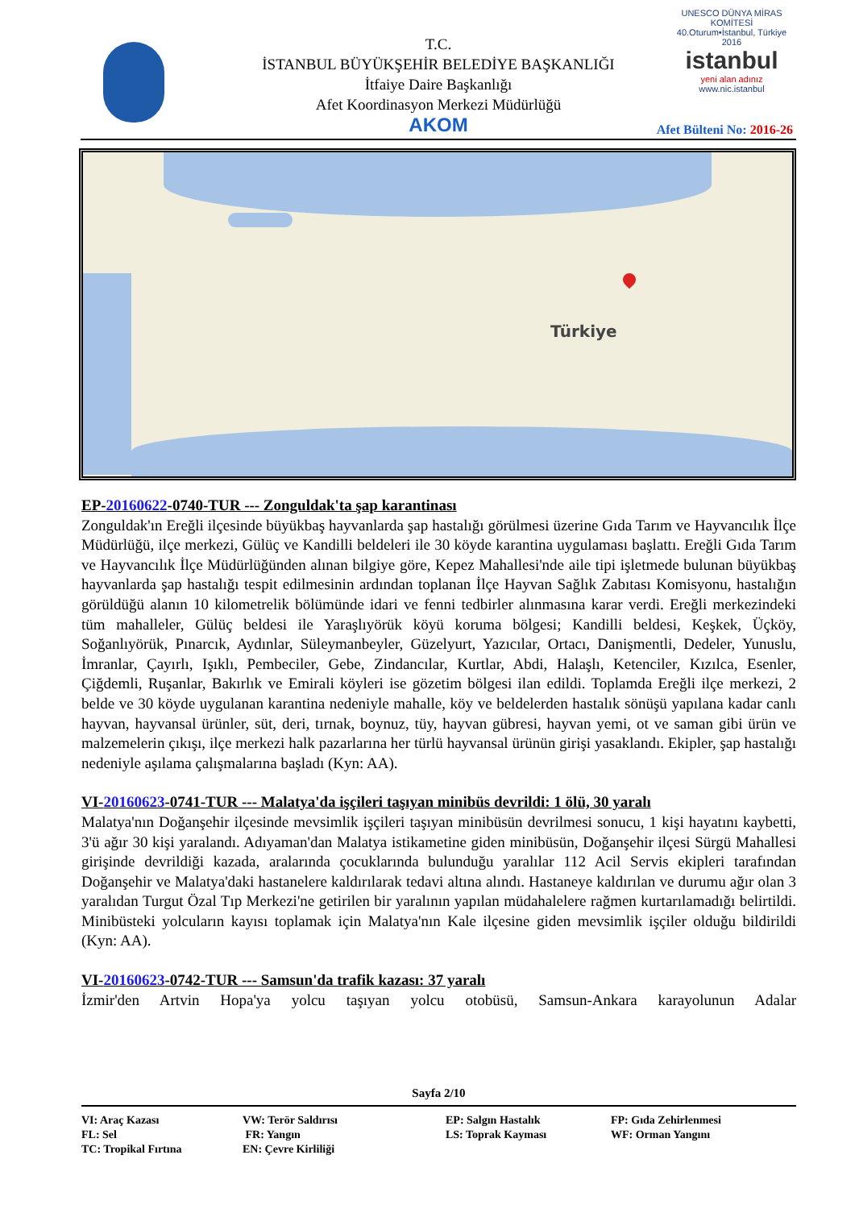T.C.
İSTANBUL BÜYÜKŞEHİR BELEDİYE BAŞKANLIĞI
İtfaiye Daire Başkanlığı
Afet Koordinasyon Merkezi Müdürlüğü
AKOM
UNESCO DÜNYA MİRAS KOMİTESİ
40.Oturum•İstanbul, Türkiye 2016
istanbul
yeni alan adınız
www.nic.istanbul
Afet Bülteni No: 2016-26
Türkiye
EP-20160622-0740-TUR --- Zonguldak'ta şap karantinası
Zonguldak'ın Ereğli ilçesinde büyükbaş hayvanlarda şap hastalığı görülmesi üzerine Gıda Tarım ve Hayvancılık İlçe Müdürlüğü, ilçe merkezi, Gülüç ve Kandilli beldeleri ile 30 köyde karantina uygulaması başlattı. Ereğli Gıda Tarım ve Hayvancılık İlçe Müdürlüğünden alınan bilgiye göre, Kepez Mahallesi'nde aile tipi işletmede bulunan büyükbaş hayvanlarda şap hastalığı tespit edilmesinin ardından toplanan İlçe Hayvan Sağlık Zabıtası Komisyonu, hastalığın görüldüğü alanın 10 kilometrelik bölümünde idari ve fenni tedbirler alınmasına karar verdi. Ereğli merkezindeki tüm mahalleler, Gülüç beldesi ile Yaraşlıyörük köyü koruma bölgesi; Kandilli beldesi, Keşkek, Üçköy, Soğanlıyörük, Pınarcık, Aydınlar, Süleymanbeyler, Güzelyurt, Yazıcılar, Ortacı, Danişmentli, Dedeler, Yunuslu, İmranlar, Çayırlı, Işıklı, Pembeciler, Gebe, Zindancılar, Kurtlar, Abdi, Halaşlı, Ketenciler, Kızılca, Esenler, Çiğdemli, Ruşanlar, Bakırlık ve Emirali köyleri ise gözetim bölgesi ilan edildi. Toplamda Ereğli ilçe merkezi, 2 belde ve 30 köyde uygulanan karantina nedeniyle mahalle, köy ve beldelerden hastalık sönüşü yapılana kadar canlı hayvan, hayvansal ürünler, süt, deri, tırnak, boynuz, tüy, hayvan gübresi, hayvan yemi, ot ve saman gibi ürün ve malzemelerin çıkışı, ilçe merkezi halk pazarlarına her türlü hayvansal ürünün girişi yasaklandı. Ekipler, şap hastalığı nedeniyle aşılama çalışmalarına başladı (Kyn: AA).
VI-20160623-0741-TUR --- Malatya'da işçileri taşıyan minibüs devrildi: 1 ölü, 30 yaralı
Malatya'nın Doğanşehir ilçesinde mevsimlik işçileri taşıyan minibüsün devrilmesi sonucu, 1 kişi hayatını kaybetti, 3'ü ağır 30 kişi yaralandı. Adıyaman'dan Malatya istikametine giden minibüsün, Doğanşehir ilçesi Sürgü Mahallesi girişinde devrildiği kazada, aralarında çocuklarında bulunduğu yaralılar 112 Acil Servis ekipleri tarafından Doğanşehir ve Malatya'daki hastanelere kaldırılarak tedavi altına alındı. Hastaneye kaldırılan ve durumu ağır olan 3 yaralıdan Turgut Özal Tıp Merkezi'ne getirilen bir yaralının yapılan müdahalelere rağmen kurtarılamadığı belirtildi. Minibüsteki yolcuların kayısı toplamak için Malatya'nın Kale ilçesine giden mevsimlik işçiler olduğu bildirildi (Kyn: AA).
VI-20160623-0742-TUR --- Samsun'da trafik kazası: 37 yaralı
İzmir'den Artvin Hopa'ya yolcu taşıyan yolcu otobüsü, Samsun-Ankara karayolunun Adalar
Sayfa 2/10
| VI: Araç Kazası | VW: Terör Saldırısı | EP: Salgın Hastalık | FP: Gıda Zehirlenmesi |
| FL: Sel | FR: Yangın | LS: Toprak Kayması | WF: Orman Yangını |
| TC: Tropikal Fırtına | EN: Çevre Kirliliği | | |